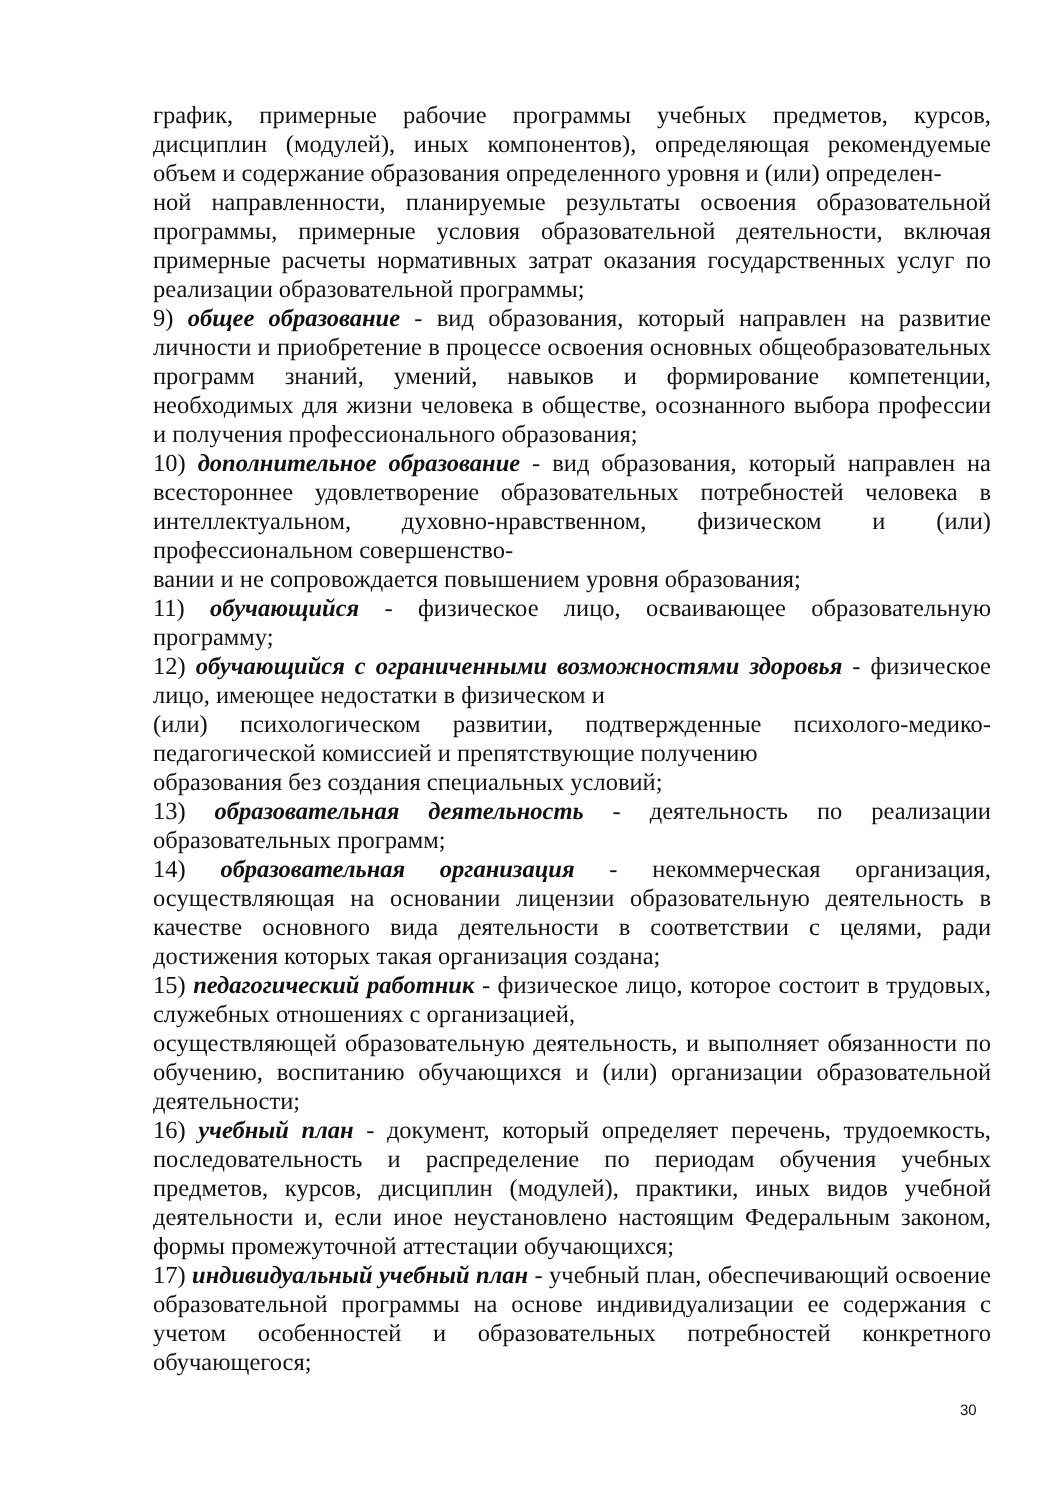график, примерные рабочие программы учебных предметов, курсов, дисциплин (модулей), иных компонентов), определяющая рекомендуемые объем и содержание образования определенного уровня и (или) определен-
ной направленности, планируемые результаты освоения образовательной программы, примерные условия образовательной деятельности, включая примерные расчеты нормативных затрат оказания государственных услуг по реализации образовательной программы;
9) общее образование - вид образования, который направлен на развитие личности и приобретение в процессе освоения основных общеобразовательных программ знаний, умений, навыков и формирование компетенции, необходимых для жизни человека в обществе, осознанного выбора профессии и получения профессионального образования;
10) дополнительное образование - вид образования, который направлен на всестороннее удовлетворение образовательных потребностей человека в интеллектуальном, духовно-нравственном, физическом и (или) профессиональном совершенство-
вании и не сопровождается повышением уровня образования;
11) обучающийся - физическое лицо, осваивающее образовательную программу;
12) обучающийся с ограниченными возможностями здоровья - физическое лицо, имеющее недостатки в физическом и
(или) психологическом развитии, подтвержденные психолого-медико-педагогической комиссией и препятствующие получению
образования без создания специальных условий;
13) образовательная деятельность - деятельность по реализации образовательных программ;
14) образовательная организация - некоммерческая организация, осуществляющая на основании лицензии образовательную деятельность в качестве основного вида деятельности в соответствии с целями, ради достижения которых такая организация создана;
15) педагогический работник - физическое лицо, которое состоит в трудовых, служебных отношениях с организацией,
осуществляющей образовательную деятельность, и выполняет обязанности по обучению, воспитанию обучающихся и (или) организации образовательной деятельности;
16) учебный план - документ, который определяет перечень, трудоемкость, последовательность и распределение по периодам обучения учебных предметов, курсов, дисциплин (модулей), практики, иных видов учебной деятельности и, если иное неустановлено настоящим Федеральным законом, формы промежуточной аттестации обучающихся;
17) индивидуальный учебный план - учебный план, обеспечивающий освоение образовательной программы на основе индивидуализации ее содержания с учетом особенностей и образовательных потребностей конкретного обучающегося;
30